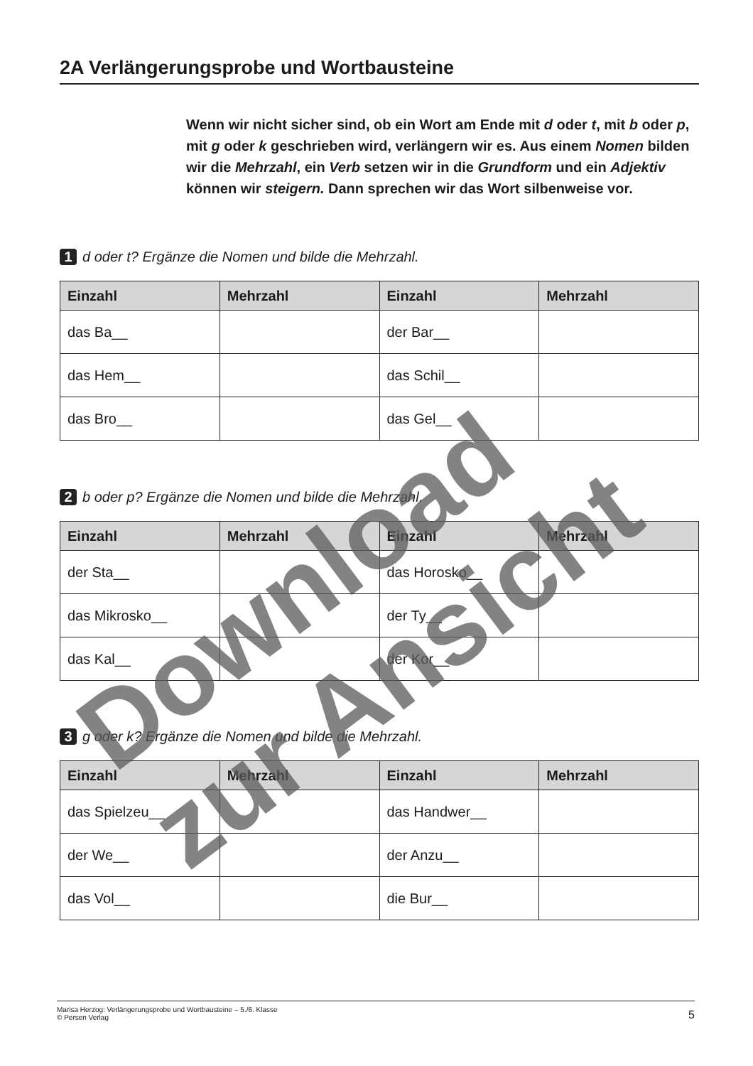2A Verlängerungsprobe und Wortbausteine
Wenn wir nicht sicher sind, ob ein Wort am Ende mit d oder t, mit b oder p, mit g oder k geschrieben wird, verlängern wir es. Aus einem Nomen bilden wir die Mehrzahl, ein Verb setzen wir in die Grundform und ein Adjektiv können wir steigern. Dann sprechen wir das Wort silbenweise vor.
1 d oder t? Ergänze die Nomen und bilde die Mehrzahl.
| Einzahl | Mehrzahl | Einzahl | Mehrzahl |
| --- | --- | --- | --- |
| das Ba__ | | der Bar__ | |
| das Hem__ | | das Schil__ | |
| das Bro__ | | das Gel__ | |
2 b oder p? Ergänze die Nomen und bilde die Mehrzahl.
| Einzahl | Mehrzahl | Einzahl | Mehrzahl |
| --- | --- | --- | --- |
| der Sta__ | | das Horosko__ | |
| das Mikrosko__ | | der Ty__ | |
| das Kal__ | | der Kor__ | |
3 g oder k? Ergänze die Nomen und bilde die Mehrzahl.
| Einzahl | Mehrzahl | Einzahl | Mehrzahl |
| --- | --- | --- | --- |
| das Spielzeu__ | | das Handwer__ | |
| der We__ | | der Anzu__ | |
| das Vol__ | | die Bur__ | |
Download
zur Ansicht
Marisa Herzog: Verlängerungsprobe und Wortbausteine – 5./6. Klasse
© Persen Verlag
5